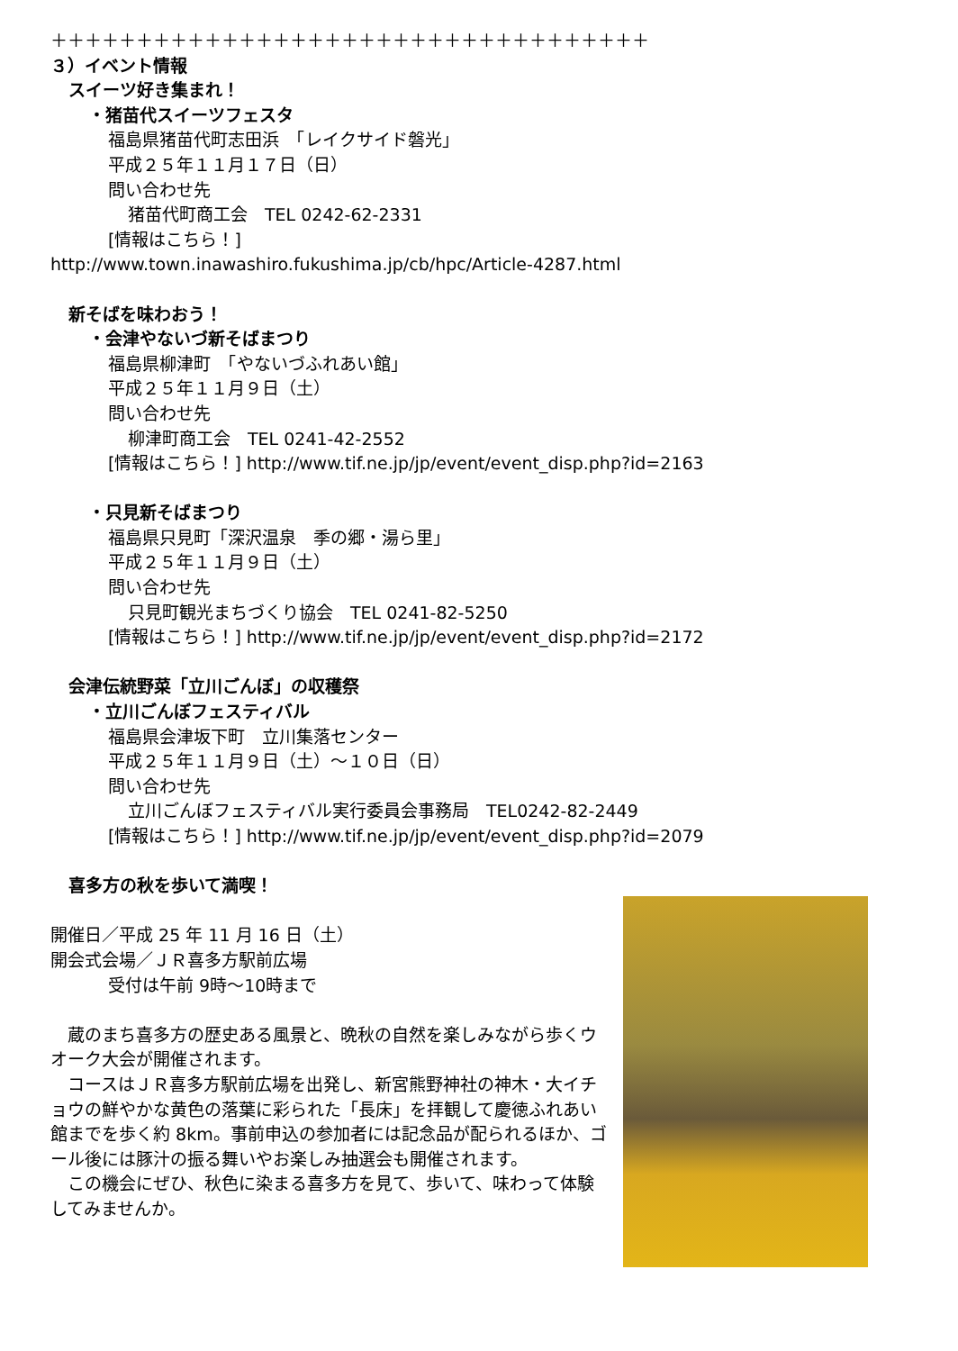＋＋＋＋＋＋＋＋＋＋＋＋＋＋＋＋＋＋＋＋＋＋＋＋＋＋＋＋＋＋＋＋＋＋＋
３）イベント情報
スイーツ好き集まれ！
・猪苗代スイーツフェスタ
福島県猪苗代町志田浜　「レイクサイド磐光」
平成２５年１１月１７日（日）
問い合わせ先
猪苗代町商工会　TEL 0242-62-2331
[情報はこちら！]
http://www.town.inawashiro.fukushima.jp/cb/hpc/Article-4287.html
新そばを味わおう！
・会津やないづ新そばまつり
福島県柳津町　「やないづふれあい館」
平成２５年１１月９日（土）
問い合わせ先
柳津町商工会　TEL 0241-42-2552
[情報はこちら！] http://www.tif.ne.jp/jp/event/event_disp.php?id=2163
・只見新そばまつり
福島県只見町「深沢温泉　季の郷・湯ら里」
平成２５年１１月９日（土）
問い合わせ先
只見町観光まちづくり協会　TEL 0241-82-5250
[情報はこちら！] http://www.tif.ne.jp/jp/event/event_disp.php?id=2172
会津伝統野菜「立川ごんぼ」の収穫祭
・立川ごんぼフェスティバル
福島県会津坂下町　立川集落センター
平成２５年１１月９日（土）～１０日（日）
問い合わせ先
立川ごんぼフェスティバル実行委員会事務局　TEL0242-82-2449
[情報はこちら！] http://www.tif.ne.jp/jp/event/event_disp.php?id=2079
喜多方の秋を歩いて満喫！
開催日／平成 25 年 11 月 16 日（土）
開会式会場／ＪＲ喜多方駅前広場
受付は午前 9時～10時まで
　蔵のまち喜多方の歴史ある風景と、晩秋の自然を楽しみながら歩くウオーク大会が開催されます。
　コースはＪＲ喜多方駅前広場を出発し、新宮熊野神社の神木・大イチョウの鮮やかな黄色の落葉に彩られた「長床」を拝観して慶徳ふれあい館までを歩く約 8km。事前申込の参加者には記念品が配られるほか、ゴール後には豚汁の振る舞いやお楽しみ抽選会も開催されます。
　この機会にぜひ、秋色に染まる喜多方を見て、歩いて、味わって体験してみませんか。